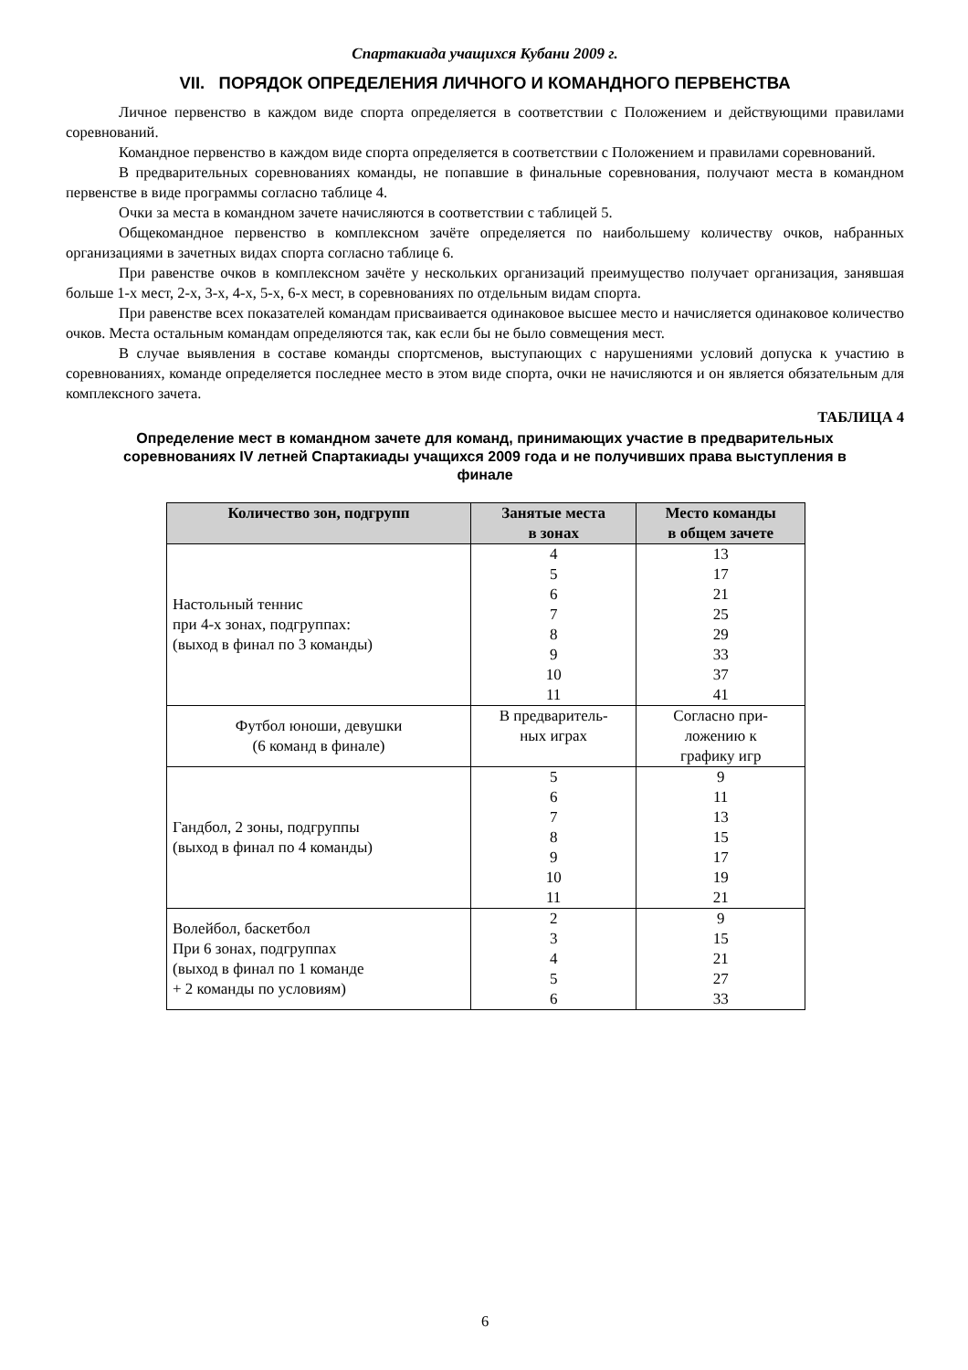Спартакиада учащихся Кубани 2009 г.
VII. ПОРЯДОК ОПРЕДЕЛЕНИЯ ЛИЧНОГО И КОМАНДНОГО ПЕРВЕНСТВА
Личное первенство в каждом виде спорта определяется в соответствии с Положением и действующими правилами соревнований.
Командное первенство в каждом виде спорта определяется в соответствии с Положением и правилами соревнований.
В предварительных соревнованиях команды, не попавшие в финальные соревнования, получают места в командном первенстве в виде программы согласно таблице 4.
Очки за места в командном зачете начисляются в соответствии с таблицей 5.
Общекомандное первенство в комплексном зачёте определяется по наибольшему количеству очков, набранных организациями в зачетных видах спорта согласно таблице 6.
При равенстве очков в комплексном зачёте у нескольких организаций преимущество получает организация, занявшая больше 1-х мест, 2-х, 3-х, 4-х, 5-х, 6-х мест, в соревнованиях по отдельным видам спорта.
При равенстве всех показателей командам присваивается одинаковое высшее место и начисляется одинаковое количество очков. Места остальным командам определяются так, как если бы не было совмещения мест.
В случае выявления в составе команды спортсменов, выступающих с нарушениями условий допуска к участию в соревнованиях, команде определяется последнее место в этом виде спорта, очки не начисляются и он является обязательным для комплексного зачета.
ТАБЛИЦА 4
Определение мест в командном зачете для команд, принимающих участие в предварительных соревнованиях IV летней Спартакиады учащихся 2009 года и не получивших права выступления в финале
| Количество зон, подгрупп | Занятые места в зонах | Место команды в общем зачете |
| --- | --- | --- |
| Настольный теннис при 4-х зонах, подгруппах: (выход в финал по 3 команды) | 4 5 6 7 8 9 10 11 | 13 17 21 25 29 33 37 41 |
| Футбол юноши, девушки (6 команд в финале) | В предваритель- ных играх | Согласно при- ложению к графику игр |
| Гандбол, 2 зоны, подгруппы (выход в финал по 4 команды) | 5 6 7 8 9 10 11 | 9 11 13 15 17 19 21 |
| Волейбол, баскетбол При 6 зонах, подгруппах (выход в финал по 1 команде + 2 команды по условиям) | 2 3 4 5 6 | 9 15 21 27 33 |
6